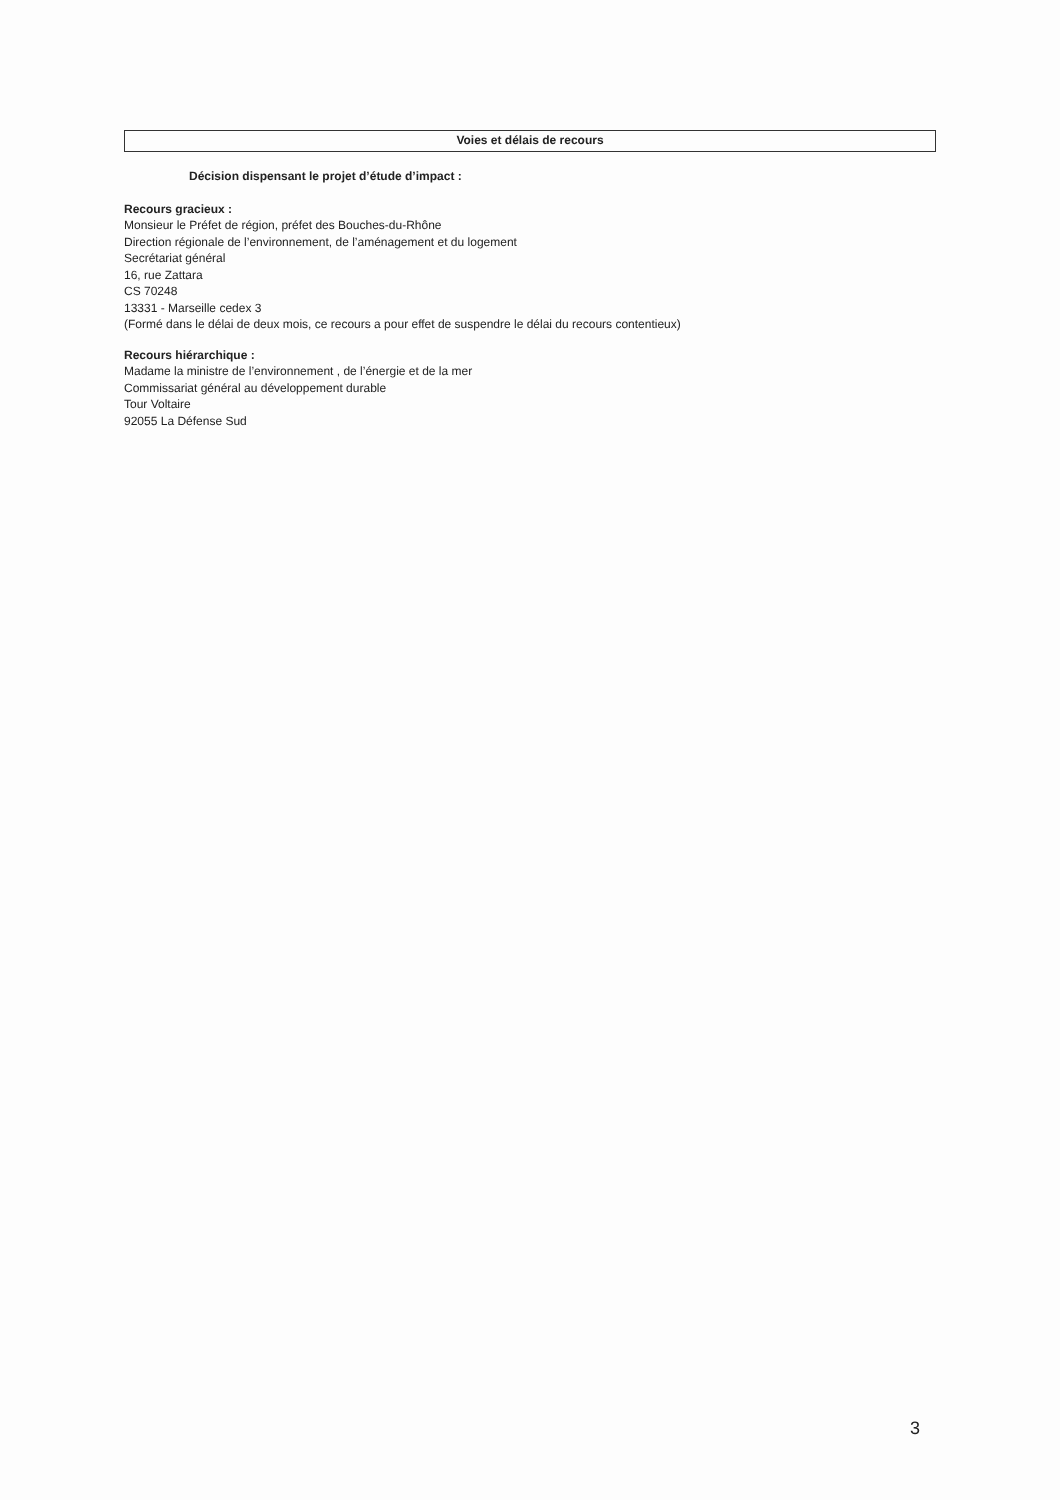Voies et délais de recours
Décision dispensant le projet d’étude d’impact :
Recours gracieux :
Monsieur le Préfet de région, préfet des Bouches-du-Rhône
Direction régionale de l’environnement, de l’aménagement et du logement
Secrétariat général
16, rue Zattara
CS 70248
13331 - Marseille cedex 3
(Formé dans le délai de deux mois, ce recours a pour effet de suspendre le délai du recours contentieux)
Recours hiérarchique :
Madame la ministre de l’environnement , de l’énergie et de la mer
Commissariat général au développement durable
Tour Voltaire
92055 La Défense Sud
3